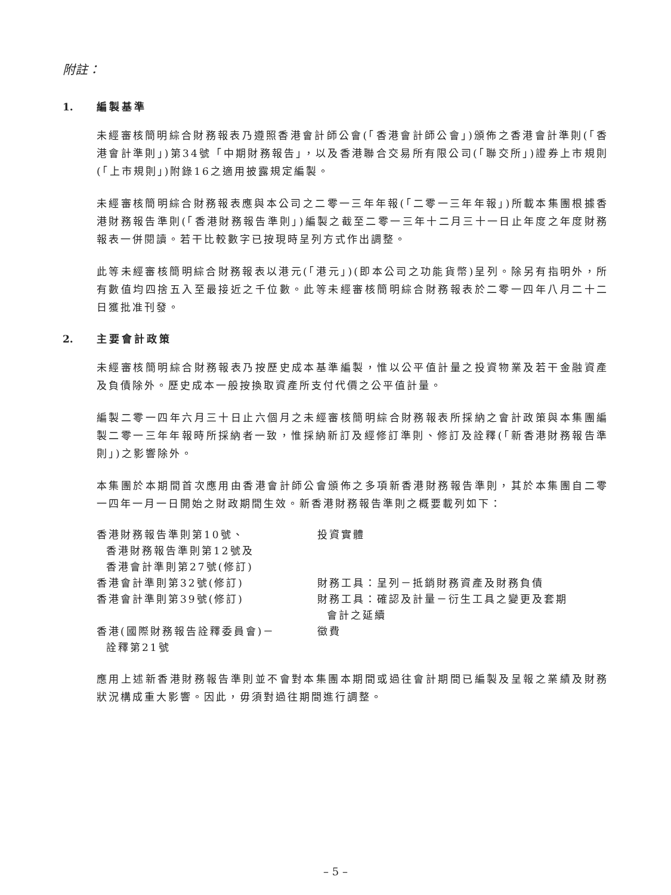附註：
1. 編製基準
未經審核簡明綜合財務報表乃遵照香港會計師公會(「香港會計師公會」)頒佈之香港會計準則(「香港會計準則」)第34號「中期財務報告」，以及香港聯合交易所有限公司(「聯交所」)證券上市規則(「上市規則」)附錄16之適用披露規定編製。
未經審核簡明綜合財務報表應與本公司之二零一三年年報(「二零一三年年報」)所載本集團根據香港財務報告準則(「香港財務報告準則」)編製之截至二零一三年十二月三十一日止年度之年度財務報表一併閱讀。若干比較數字已按現時呈列方式作出調整。
此等未經審核簡明綜合財務報表以港元(「港元」)(即本公司之功能貨幣)呈列。除另有指明外，所有數值均四捨五入至最接近之千位數。此等未經審核簡明綜合財務報表於二零一四年八月二十二日獲批准刊發。
2. 主要會計政策
未經審核簡明綜合財務報表乃按歷史成本基準編製，惟以公平值計量之投資物業及若干金融資產及負債除外。歷史成本一般按換取資產所支付代價之公平值計量。
編製二零一四年六月三十日止六個月之未經審核簡明綜合財務報表所採納之會計政策與本集團編製二零一三年年報時所採納者一致，惟採納新訂及經修訂準則、修訂及詮釋(「新香港財務報告準則」)之影響除外。
本集團於本期間首次應用由香港會計師公會頒佈之多項新香港財務報告準則，其於本集團自二零一四年一月一日開始之財政期間生效。新香港財務報告準則之概要載列如下：
| 香港財務報告準則第10號、 香港財務報告準則第12號及 香港會計準則第27號(修訂) | 投資實體 |
| 香港會計準則第32號(修訂) | 財務工具：呈列－抵銷財務資產及財務負債 |
| 香港會計準則第39號(修訂) | 財務工具：確認及計量－衍生工具之變更及套期 會計之延續 |
| 香港(國際財務報告詮釋委員會)－ 詮釋第21號 | 徵費 |
應用上述新香港財務報告準則並不會對本集團本期間或過往會計期間已編製及呈報之業績及財務狀況構成重大影響。因此，毋須對過往期間進行調整。
– 5 –